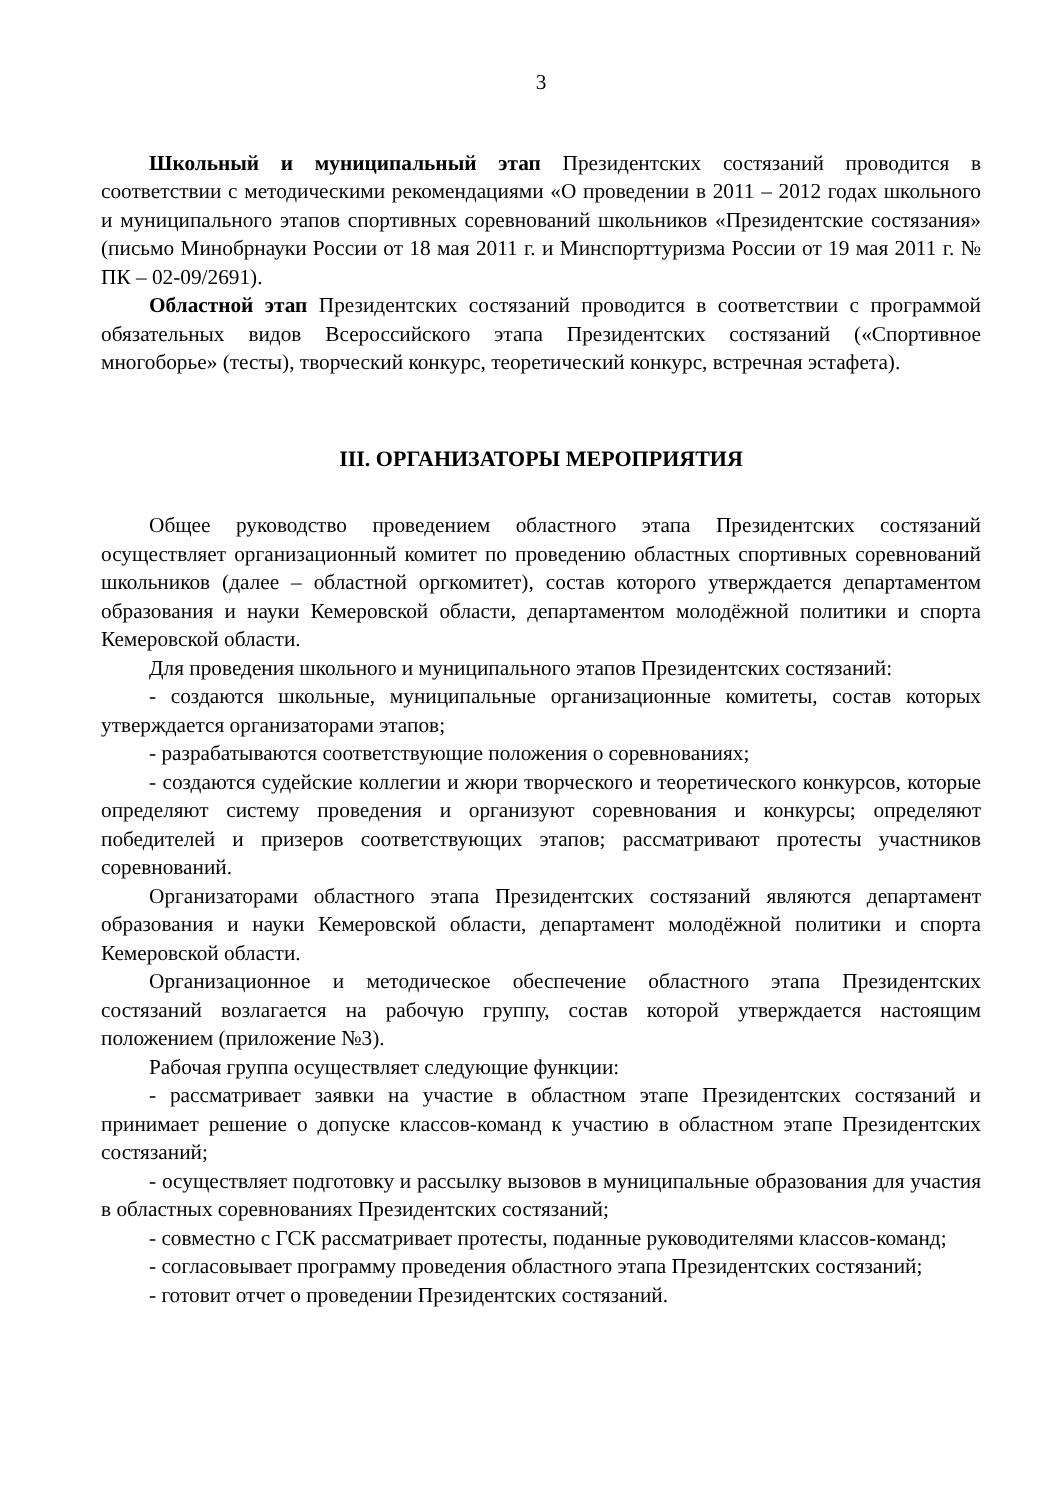3
Школьный и муниципальный этап Президентских состязаний проводится в соответствии с методическими рекомендациями «О проведении в 2011 – 2012 годах школьного и муниципального этапов спортивных соревнований школьников «Президентские состязания» (письмо Минобрнауки России от 18 мая 2011 г. и Минспорттуризма России от 19 мая 2011 г. № ПК – 02-09/2691).
Областной этап Президентских состязаний проводится в соответствии с программой обязательных видов Всероссийского этапа Президентских состязаний («Спортивное многоборье» (тесты), творческий конкурс, теоретический конкурс, встречная эстафета).
III. ОРГАНИЗАТОРЫ МЕРОПРИЯТИЯ
Общее руководство проведением областного этапа Президентских состязаний осуществляет организационный комитет по проведению областных спортивных соревнований школьников (далее – областной оргкомитет), состав которого утверждается департаментом образования и науки Кемеровской области, департаментом молодёжной политики и спорта Кемеровской области.
Для проведения школьного и муниципального этапов Президентских состязаний:
- создаются школьные, муниципальные организационные комитеты, состав которых утверждается организаторами этапов;
- разрабатываются соответствующие положения о соревнованиях;
- создаются судейские коллегии и жюри творческого и теоретического конкурсов, которые определяют систему проведения и организуют соревнования и конкурсы; определяют победителей и призеров соответствующих этапов; рассматривают протесты участников соревнований.
Организаторами областного этапа Президентских состязаний являются департамент образования и науки Кемеровской области, департамент молодёжной политики и спорта Кемеровской области.
Организационное и методическое обеспечение областного этапа Президентских состязаний возлагается на рабочую группу, состав которой утверждается настоящим положением (приложение №3).
Рабочая группа осуществляет следующие функции:
- рассматривает заявки на участие в областном этапе Президентских состязаний и принимает решение о допуске классов-команд к участию в областном этапе Президентских состязаний;
- осуществляет подготовку и рассылку вызовов в муниципальные образования для участия в областных соревнованиях Президентских состязаний;
- совместно с ГСК рассматривает протесты, поданные руководителями классов-команд;
- согласовывает программу проведения областного этапа Президентских состязаний;
- готовит отчет о проведении Президентских состязаний.